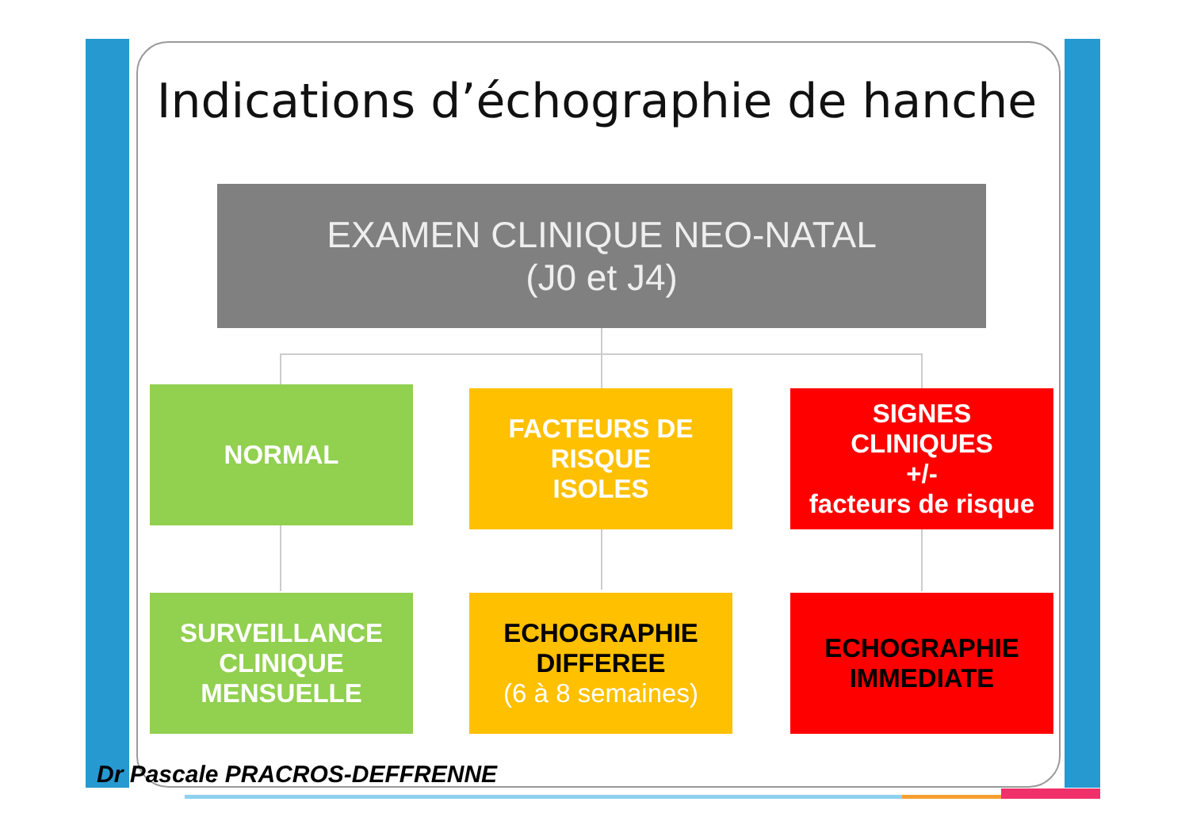Indications d’échographie de hanche
EXAMEN CLINIQUE NEO-NATAL
(J0 et J4)
NORMAL
FACTEURS DE
RISQUE
ISOLES
SIGNES
CLINIQUES
+/-
facteurs de risque
SURVEILLANCE
CLINIQUE
MENSUELLE
ECHOGRAPHIE
DIFFEREE
(6 à 8 semaines)
ECHOGRAPHIE
IMMEDIATE
Dr Pascale PRACROS-DEFFRENNE